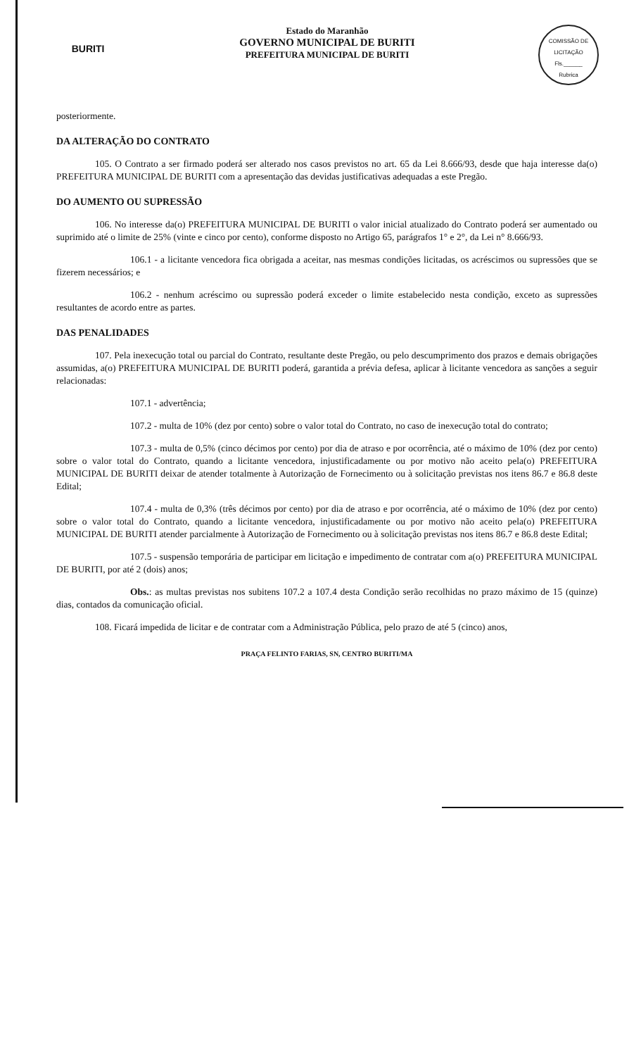BURITI
Estado do Maranhão
GOVERNO MUNICIPAL DE BURITI
PREFEITURA MUNICIPAL DE BURITI
COMISSÃO DE LICITAÇÃO
Fls.______
Rubrica
posteriormente.
DA ALTERAÇÃO DO CONTRATO
105. O Contrato a ser firmado poderá ser alterado nos casos previstos no art. 65 da Lei 8.666/93, desde que haja interesse da(o) PREFEITURA MUNICIPAL DE BURITI com a apresentação das devidas justificativas adequadas a este Pregão.
DO AUMENTO OU SUPRESSÃO
106. No interesse da(o) PREFEITURA MUNICIPAL DE BURITI o valor inicial atualizado do Contrato poderá ser aumentado ou suprimido até o limite de 25% (vinte e cinco por cento), conforme disposto no Artigo 65, parágrafos 1° e 2°, da Lei n° 8.666/93.
106.1 - a licitante vencedora fica obrigada a aceitar, nas mesmas condições licitadas, os acréscimos ou supressões que se fizerem necessários; e
106.2 - nenhum acréscimo ou supressão poderá exceder o limite estabelecido nesta condição, exceto as supressões resultantes de acordo entre as partes.
DAS PENALIDADES
107. Pela inexecução total ou parcial do Contrato, resultante deste Pregão, ou pelo descumprimento dos prazos e demais obrigações assumidas, a(o) PREFEITURA MUNICIPAL DE BURITI poderá, garantida a prévia defesa, aplicar à licitante vencedora as sanções a seguir relacionadas:
107.1 - advertência;
107.2 - multa de 10% (dez por cento) sobre o valor total do Contrato, no caso de inexecução total do contrato;
107.3 - multa de 0,5% (cinco décimos por cento) por dia de atraso e por ocorrência, até o máximo de 10% (dez por cento) sobre o valor total do Contrato, quando a licitante vencedora, injustificadamente ou por motivo não aceito pela(o) PREFEITURA MUNICIPAL DE BURITI deixar de atender totalmente à Autorização de Fornecimento ou à solicitação previstas nos itens 86.7 e 86.8 deste Edital;
107.4 - multa de 0,3% (três décimos por cento) por dia de atraso e por ocorrência, até o máximo de 10% (dez por cento) sobre o valor total do Contrato, quando a licitante vencedora, injustificadamente ou por motivo não aceito pela(o) PREFEITURA MUNICIPAL DE BURITI atender parcialmente à Autorização de Fornecimento ou à solicitação previstas nos itens 86.7 e 86.8 deste Edital;
107.5 - suspensão temporária de participar em licitação e impedimento de contratar com a(o) PREFEITURA MUNICIPAL DE BURITI, por até 2 (dois) anos;
Obs.: as multas previstas nos subitens 107.2 a 107.4 desta Condição serão recolhidas no prazo máximo de 15 (quinze) dias, contados da comunicação oficial.
108. Ficará impedida de licitar e de contratar com a Administração Pública, pelo prazo de até 5 (cinco) anos,
PRAÇA FELINTO FARIAS, SN, CENTRO BURITI/MA